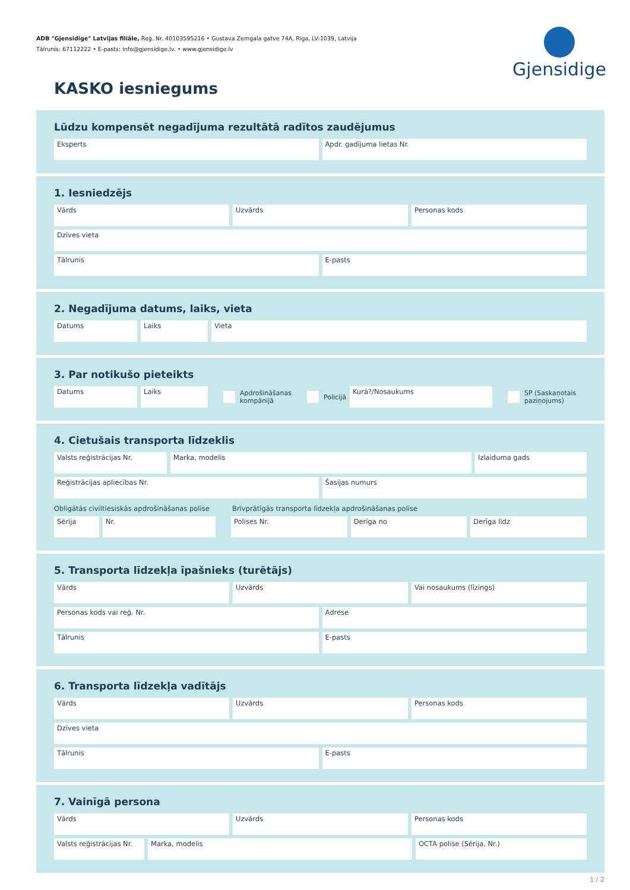ADB "Gjensidige" Latvijas filiāle, Reģ. Nr. 40103595216 • Gustava Zemgala gatve 74A, Rīga, LV-1039, Latvija
Tālrunis: 67112222 • E-pasts: info@gjensidige.lv. • www.gjensidige.lv
Gjensidige
KASKO iesniegums
Lūdzu kompensēt negadījuma rezultātā radītos zaudējumus
Eksperts Apdr. gadījuma lietas Nr.
1. Iesniedzējs
Vārds Uzvārds Personas kods
Dzīves vieta
Tālrunis E-pasts
2. Negadījuma datums, laiks, vieta
Datums Laiks Vieta
3. Par notikušo pieteikts
Datums Laiks
Apdrošināšanas
kompānijā
Policijā
Kurā?/Nosaukums
SP (Saskaņotais
paziņojums)
4. Cietušais transporta līdzeklis
Valsts reģistrācijas Nr. Marka, modelis Izlaiduma gads
Reģistrācijas apliecības Nr. Šasijas numurs
Obligātās civiltiesiskās apdrošināšanas polise Brīvprātīgās transporta līdzekļa apdrošināšanas polise
Sērija Nr. Polises Nr. Derīga no Derīga līdz
5. Transporta līdzekļa īpašnieks (turētājs)
Vārds Uzvārds Vai nosaukums (līzings)
Personas kods vai reģ. Nr. Adrese
Tālrunis E-pasts
6. Transporta līdzekļa vadītājs
Vārds Uzvārds Personas kods
Dzīves vieta
Tālrunis E-pasts
7. Vainīgā persona
Vārds Uzvārds Personas kods
Valsts reģistrācijas Nr.
Marka, modelis OCTA polise (Sērija, Nr.)
1 / 2